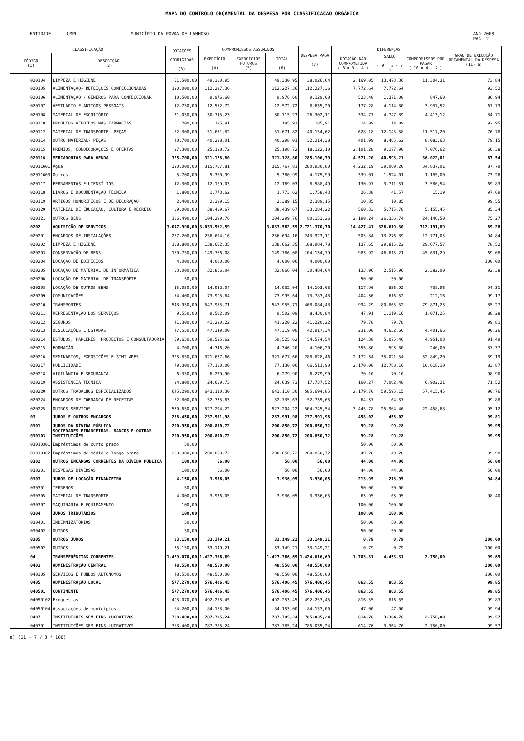MAPA DO CONTROLO ORÇAMENTAL DA DESPESA POR CLASSIFICAÇÃO ORGÂNICA
ENTIDADE CMPL - MUNICÍPIO DA PÓVOA DE LANHOSO ANO 2008
PAG. 2
| CLASSIFICAÇÃO | | DOTAÇÕES CORRIGIDAS (3) | COMPROMISSOS ASSUMIDOS | | | DESPESA PAGA (7) | DIFERENÇAS | | | GRAU DE EXECUÇÃO ORÇAMENTAL DA DESPESA (11) a) |
| --- | --- | --- | --- | --- | --- | --- | --- | --- | --- | --- |
| CÓDIGO (1) | DESCRIÇÃO (2) | | EXERCÍCIO (4) | EXERCÍCIOS FUTUROS (5) | TOTAL (6) | | DOTAÇÃO NÃO COMPROMETIDA ( 8 = 3 - 4 ) | SALDO ( 9 = 3 - 7 ) | COMPROMISSOS POR PAGAR ( 10 = 4 - 7 ) | |
| 020104 | LIMPEZA E HIGIENE | 51.500,00 | 49.330,95 | | 49.330,95 | 38.026,64 | 2.169,05 | 13.473,36 | 11.304,31 | 73.84 |
| 020105 | ALIMENTAÇÃO- REFEIÇÕES CONFECCIONADAS | 120.000,00 | 112.227,36 | | 112.227,36 | 112.227,36 | 7.772,64 | 7.772,64 | | 93.52 |
| 020106 | ALIMENTAÇÃO - GÉNEROS PARA CONFECCIONAR | 10.500,00 | 9.976,60 | | 9.976,60 | 9.129,00 | 523,40 | 1.371,00 | 847,60 | 86.94 |
| 020107 | VESTUÁRIO E ARTIGOS PESSOAIS | 12.750,00 | 12.572,72 | | 12.572,72 | 8.635,20 | 177,28 | 4.114,80 | 3.937,52 | 67.73 |
| 020108 | MATERIAL DE ESCRITÓRIO | 31.050,00 | 30.715,23 | | 30.715,23 | 26.302,11 | 334,77 | 4.747,89 | 4.413,12 | 84.71 |
| 020110 | PRODUTOS VENDIDOS NAS FARMÁCIAS | 200,00 | 185,91 | | 185,91 | 185,91 | 14,09 | 14,09 | | 92.95 |
| 020112 | MATERIAL DE TRANSPORTE- PEÇAS | 52.300,00 | 51.671,82 | | 51.671,82 | 40.154,62 | 628,18 | 12.145,38 | 11.517,20 | 76.78 |
| 020114 | OUTRO MATERIAL- PEÇAS | 40.700,00 | 40.298,01 | | 40.298,01 | 32.214,38 | 401,99 | 8.485,62 | 8.083,63 | 79.15 |
| 020115 | PRÉMIOS, CONDECORAÇÕES E OFERTAS | 27.300,00 | 25.198,72 | | 25.198,72 | 18.122,10 | 2.101,28 | 9.177,90 | 7.076,62 | 66.38 |
| 020116 | MERCADORIAS PARA VENDA | 325.700,00 | 321.128,80 | | 321.128,80 | 285.106,79 | 4.571,20 | 40.593,21 | 36.022,01 | 87.54 |
| 02011601 | Água | 320.000,00 | 315.767,81 | | 315.767,81 | 280.930,80 | 4.232,19 | 39.069,20 | 34.837,01 | 87.79 |
| 02011603 | Outros | 5.700,00 | 5.360,99 | | 5.360,99 | 4.175,99 | 339,01 | 1.524,01 | 1.185,00 | 73.26 |
| 020117 | FERRAMENTAS E UTENSÍLIOS | 12.300,00 | 12.169,03 | | 12.169,03 | 8.588,49 | 130,97 | 3.711,51 | 3.580,54 | 69.83 |
| 020118 | LIVROS E DOCUMENTAÇÃO TÉCNICA | 1.800,00 | 1.773,62 | | 1.773,62 | 1.758,43 | 26,38 | 41,57 | 15,19 | 97.69 |
| 020119 | ARTIGOS HONORÍFICOS E DE DECORAÇÃO | 2.400,00 | 2.389,15 | | 2.389,15 | 2.389,15 | 10,85 | 10,85 | | 99.55 |
| 020120 | MATERIAL DE EDUCAÇÃO, CULTURA E RECREIO | 39.000,00 | 38.439,67 | | 38.439,67 | 33.284,22 | 560,33 | 5.715,78 | 5.155,45 | 85.34 |
| 020121 | OUTROS BENS | 106.490,00 | 104.299,76 | | 104.299,76 | 80.153,26 | 2.190,24 | 26.336,74 | 24.146,50 | 75.27 |
| 0202 | AQUISIÇÃO DE SERVIÇOS | 3.047.990,00 | 3.033.562,59 | | 3.033.562,59 | 2.721.370,70 | 14.427,41 | 326.619,30 | 312.191,89 | 89.28 |
| 020201 | ENCARGOS DE INSTALAÇÕES | 257.200,00 | 256.694,16 | | 256.694,16 | 243.923,11 | 505,84 | 13.276,89 | 12.771,05 | 94.84 |
| 020202 | LIMPEZA E HIGIENE | 138.800,00 | 138.662,35 | | 138.662,35 | 108.984,78 | 137,65 | 29.815,22 | 29.677,57 | 78.52 |
| 020203 | CONSERVAÇÃO DE BENS | 150.750,00 | 149.766,08 | | 149.766,08 | 104.134,79 | 983,92 | 46.615,21 | 45.631,29 | 69.08 |
| 020204 | LOCAÇÃO DE EDIFÍCIOS | 4.000,00 | 4.000,00 | | 4.000,00 | 4.000,00 | | | | 100.00 |
| 020205 | LOCAÇÃO DE MATERIAL DE INFORMÁTICA | 33.000,00 | 32.866,04 | | 32.866,04 | 30.484,04 | 133,96 | 2.515,96 | 2.382,00 | 92.38 |
| 020206 | LOCAÇÃO DE MATERIAL DE TRANSPORTE | 50,00 | | | | | 50,00 | 50,00 | | |
| 020208 | LOCAÇÃO DE OUTROS BENS | 15.050,00 | 14.932,04 | | 14.932,04 | 14.193,08 | 117,96 | 856,92 | 738,96 | 94.31 |
| 020209 | COMUNICAÇÕES | 74.400,00 | 73.995,64 | | 73.995,64 | 73.783,48 | 404,36 | 616,52 | 212,16 | 99.17 |
| 020210 | TRANSPORTES | 548.950,00 | 547.955,71 | | 547.955,71 | 468.084,48 | 994,29 | 80.865,52 | 79.871,23 | 85.27 |
| 020211 | REPRESENTAÇÃO DOS SERVIÇOS | 9.550,00 | 9.502,09 | | 9.502,09 | 8.430,84 | 47,91 | 1.119,16 | 1.071,25 | 88.28 |
| 020212 | SEGUROS | 41.300,00 | 41.220,22 | | 41.220,22 | 41.220,22 | 79,78 | 79,78 | | 99.81 |
| 020213 | DESLOCAÇÕES E ESTADAS | 47.550,00 | 47.319,00 | | 47.319,00 | 42.917,34 | 231,00 | 4.632,66 | 4.401,66 | 90.26 |
| 020214 | ESTUDOS, PARCERES, PROJECTOS E CONSULTADORIA | 59.650,00 | 59.525,62 | | 59.525,62 | 54.574,54 | 124,38 | 5.075,46 | 4.951,08 | 91.49 |
| 020215 | FORMAÇÃO | 4.700,00 | 4.346,20 | | 4.346,20 | 4.106,20 | 353,80 | 593,80 | 240,00 | 87.37 |
| 020216 | SEMINÁRIOS, EXPOSIÇÕES E SIMILARES | 323.850,00 | 321.677,66 | | 321.677,66 | 288.828,46 | 2.172,34 | 35.021,54 | 32.849,20 | 89.19 |
| 020217 | PUBLICIDADE | 79.300,00 | 77.130,00 | | 77.130,00 | 66.511,90 | 2.170,00 | 12.788,10 | 10.618,10 | 83.87 |
| 020218 | VIGILÂNCIA E SEGURANÇA | 6.350,00 | 6.279,90 | | 6.279,90 | 6.279,90 | 70,10 | 70,10 | | 98.90 |
| 020219 | ASSISTÊNCIA TÉCNICA | 24.800,00 | 24.639,73 | | 24.639,73 | 17.737,52 | 160,27 | 7.062,48 | 6.902,21 | 71.52 |
| 020220 | OUTROS TRABALHOS ESPECIALIZADOS | 645.290,00 | 643.110,30 | | 643.110,30 | 585.694,85 | 2.179,70 | 59.595,15 | 57.415,45 | 90.76 |
| 020224 | ENCARGOS DE COBRANÇA DE RECEITAS | 52.800,00 | 52.735,63 | | 52.735,63 | 52.735,63 | 64,37 | 64,37 | | 99.88 |
| 020225 | OUTROS SERVIÇOS | 530.650,00 | 527.204,22 | | 527.204,22 | 504.745,54 | 3.445,78 | 25.904,46 | 22.458,68 | 95.12 |
| 03 | JUROS E OUTROS ENCARGOS | 238.450,00 | 237.991,98 | | 237.991,98 | 237.991,98 | 458,02 | 458,02 | | 99.81 |
| 0301 | JUROS DA DÍVIDA PÚBLICA | 200.950,00 | 200.850,72 | | 200.850,72 | 200.850,72 | 99,28 | 99,28 | | 99.95 |
| 030103 | SOCIEDADES FINANCEIRAS- BANCOS E OUTRAS INSTITUIÇÕES | 200.950,00 | 200.850,72 | | 200.850,72 | 200.850,72 | 99,28 | 99,28 | | 99.95 |
| 03010301 | Empréstimos de curto prazo | 50,00 | | | | | 50,00 | 50,00 | | |
| 03010302 | Empréstimos de médio e longo prazo | 200.900,00 | 200.850,72 | | 200.850,72 | 200.850,72 | 49,28 | 49,28 | | 99.98 |
| 0302 | OUTROS ENCARGOS CORRENTES DA DÍVIDA PÚBLICA | 100,00 | 56,00 | | 56,00 | 56,00 | 44,00 | 44,00 | | 56.00 |
| 030201 | DESPESAS DIVERSAS | 100,00 | 56,00 | | 56,00 | 56,00 | 44,00 | 44,00 | | 56.00 |
| 0303 | JUROS DE LOCAÇÃO FINANCEIRA | 4.150,00 | 3.936,05 | | 3.936,05 | 3.936,05 | 213,95 | 213,95 | | 94.84 |
| 030301 | TERRENOS | 50,00 | | | | | 50,00 | 50,00 | | |
| 030305 | MATERIAL DE TRANSPORTE | 4.000,00 | 3.936,05 | | 3.936,05 | 3.936,05 | 63,95 | 63,95 | | 98.40 |
| 030307 | MAQUINARIA E EQUIPAMENTO | 100,00 | | | | | 100,00 | 100,00 | | |
| 0304 | JUROS TRIBUTÁRIOS | 100,00 | | | | | 100,00 | 100,00 | | |
| 030401 | INDEMNIZATÓRIOS | 50,00 | | | | | 50,00 | 50,00 | | |
| 030402 | OUTROS | 50,00 | | | | | 50,00 | 50,00 | | |
| 0305 | OUTROS JUROS | 33.150,00 | 33.149,21 | | 33.149,21 | 33.149,21 | 0,79 | 0,79 | | 100.00 |
| 030502 | OUTROS | 33.150,00 | 33.149,21 | | 33.149,21 | 33.149,21 | 0,79 | 0,79 | | 100.00 |
| 04 | TRANSFERÊNCIAS CORRENTES | 1.429.070,00 | 1.427.366,69 | | 1.427.366,69 | 1.424.616,69 | 1.703,31 | 4.453,31 | 2.750,00 | 99.69 |
| 0403 | ADMINISTRAÇÃO CENTRAL | 48.550,00 | 48.550,00 | | 48.550,00 | 48.550,00 | | | | 100.00 |
| 040305 | SERVIÇOS E FUNDOS AUTÓNOMOS | 48.550,00 | 48.550,00 | | 48.550,00 | 48.550,00 | | | | 100.00 |
| 0405 | ADMINISTRAÇÃO LOCAL | 577.270,00 | 576.406,45 | | 576.406,45 | 576.406,45 | 863,55 | 863,55 | | 99.85 |
| 040501 | CONTINENTE | 577.270,00 | 576.406,45 | | 576.406,45 | 576.406,45 | 863,55 | 863,55 | | 99.85 |
| 04050102 | Freguesias | 493.070,00 | 492.253,45 | | 492.253,45 | 492.253,45 | 816,55 | 816,55 | | 99.83 |
| 04050104 | Associações de municipios | 84.200,00 | 84.153,00 | | 84.153,00 | 84.153,00 | 47,00 | 47,00 | | 99.94 |
| 0407 | INSTITUIÇÕES SEM FINS LUCRATIVOS | 788.400,00 | 787.785,24 | | 787.785,24 | 785.035,24 | 614,76 | 3.364,76 | 2.750,00 | 99.57 |
| 040701 | INSTITUIÇÕES SEM FINS LUCRATIVOS | 788.400,00 | 787.785,24 | | 787.785,24 | 785.035,24 | 614,76 | 3.364,76 | 2.750,00 | 99.57 |
a) (11 = 7 / 3 * 100)